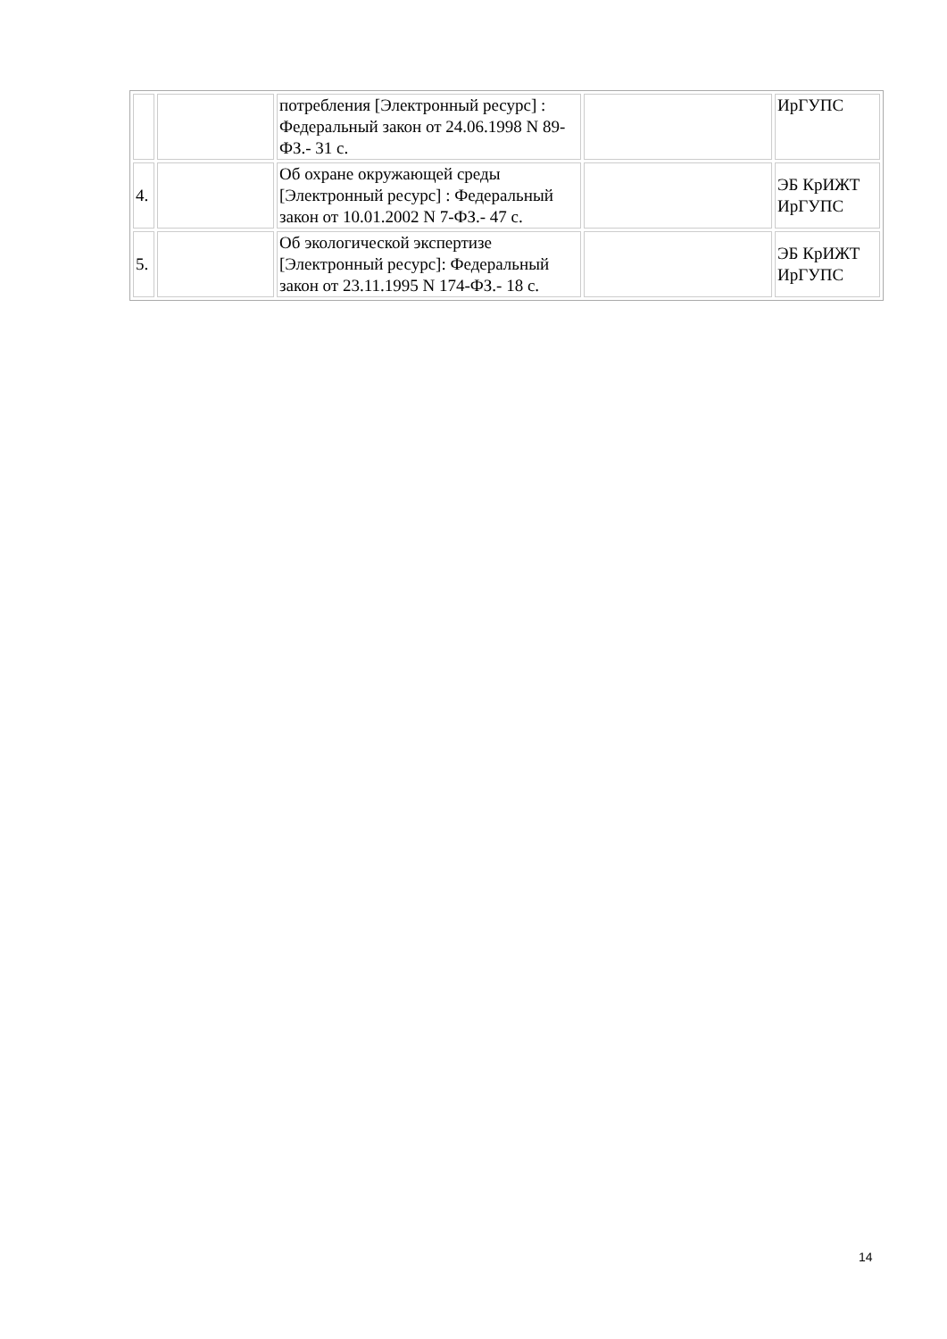| | | потребления [Электронный ресурс] : Федеральный закон от 24.06.1998 N 89-ФЗ.- 31 с. | | ИрГУПС |
| 4. | | Об охране окружающей среды [Электронный ресурс] : Федеральный закон от 10.01.2002 N 7-ФЗ.- 47 с. | | ЭБ КрИЖТ ИрГУПС |
| 5. | | Об экологической экспертизе [Электронный ресурс]: Федеральный закон от 23.11.1995 N 174-ФЗ.- 18 с. | | ЭБ КрИЖТ ИрГУПС |
14